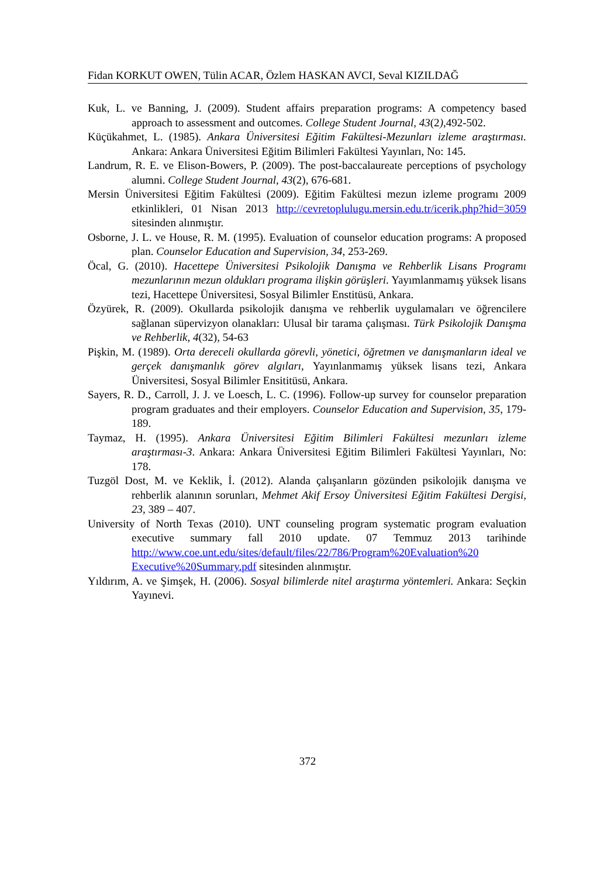Fidan KORKUT OWEN, Tülin ACAR, Özlem HASKAN AVCI, Seval KIZILDAĞ
Kuk, L. ve Banning, J. (2009). Student affairs preparation programs: A competency based approach to assessment and outcomes. College Student Journal, 43(2), 492-502.
Küçükahmet, L. (1985). Ankara Üniversitesi Eğitim Fakültesi-Mezunları izleme araştırması. Ankara: Ankara Üniversitesi Eğitim Bilimleri Fakültesi Yayınları, No: 145.
Landrum, R. E. ve Elison-Bowers, P. (2009). The post-baccalaureate perceptions of psychology alumni. College Student Journal, 43(2), 676-681.
Mersin Üniversitesi Eğitim Fakültesi (2009). Eğitim Fakültesi mezun izleme programı 2009 etkinlikleri, 01 Nisan 2013 http://cevretoplulugu.mersin.edu.tr/icerik.php?hid=3059 sitesinden alınmıştır.
Osborne, J. L. ve House, R. M. (1995). Evaluation of counselor education programs: A proposed plan. Counselor Education and Supervision, 34, 253-269.
Öcal, G. (2010). Hacettepe Üniversitesi Psikolojik Danışma ve Rehberlik Lisans Programı mezunlarının mezun oldukları programa ilişkin görüşleri. Yayımlanmamış yüksek lisans tezi, Hacettepe Üniversitesi, Sosyal Bilimler Enstitüsü, Ankara.
Özyürek, R. (2009). Okullarda psikolojik danışma ve rehberlik uygulamaları ve öğrencilere sağlanan süpervizyon olanakları: Ulusal bir tarama çalışması. Türk Psikolojik Danışma ve Rehberlik, 4(32), 54-63
Pişkin, M. (1989). Orta dereceli okullarda görevli, yönetici, öğretmen ve danışmanların ideal ve gerçek danışmanlık görev algıları, Yayınlanmamış yüksek lisans tezi, Ankara Üniversitesi, Sosyal Bilimler Ensititüsü, Ankara.
Sayers, R. D., Carroll, J. J. ve Loesch, L. C. (1996). Follow-up survey for counselor preparation program graduates and their employers. Counselor Education and Supervision, 35, 179-189.
Taymaz, H. (1995). Ankara Üniversitesi Eğitim Bilimleri Fakültesi mezunları izleme araştırması-3. Ankara: Ankara Üniversitesi Eğitim Bilimleri Fakültesi Yayınları, No: 178.
Tuzgöl Dost, M. ve Keklik, İ. (2012). Alanda çalışanların gözünden psikolojik danışma ve rehberlik alanının sorunları, Mehmet Akif Ersoy Üniversitesi Eğitim Fakültesi Dergisi, 23, 389 – 407.
University of North Texas (2010). UNT counseling program systematic program evaluation executive summary fall 2010 update. 07 Temmuz 2013 tarihinde http://www.coe.unt.edu/sites/default/files/22/786/Program%20Evaluation%20 Executive%20Summary.pdf sitesinden alınmıştır.
Yıldırım, A. ve Şimşek, H. (2006). Sosyal bilimlerde nitel araştırma yöntemleri. Ankara: Seçkin Yayınevi.
372